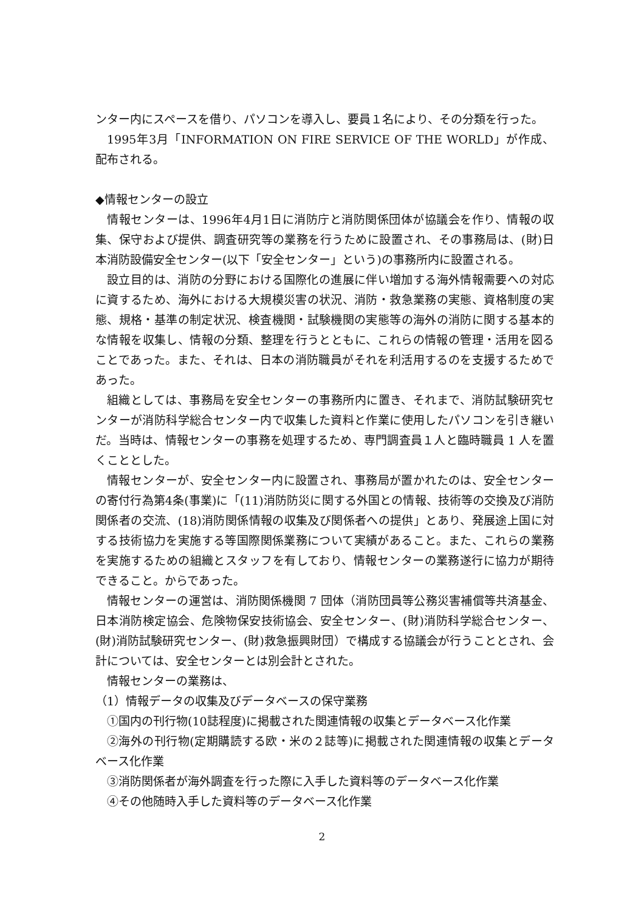ンター内にスペースを借り、パソコンを導入し、要員１名により、その分類を行った。
1995年3月「INFORMATION ON FIRE SERVICE OF THE WORLD」が作成、配布される。
◆情報センターの設立
情報センターは、1996年4月1日に消防庁と消防関係団体が協議会を作り、情報の収集、保守および提供、調査研究等の業務を行うために設置され、その事務局は、(財)日本消防設備安全センター(以下「安全センター」という)の事務所内に設置される。
設立目的は、消防の分野における国際化の進展に伴い増加する海外情報需要への対応に資するため、海外における大規模災害の状況、消防・救急業務の実態、資格制度の実態、規格・基準の制定状況、検査機関・試験機関の実態等の海外の消防に関する基本的な情報を収集し、情報の分類、整理を行うとともに、これらの情報の管理・活用を図ることであった。また、それは、日本の消防職員がそれを利活用するのを支援するためであった。
組織としては、事務局を安全センターの事務所内に置き、それまで、消防試験研究センターが消防科学総合センター内で収集した資料と作業に使用したパソコンを引き継いだ。当時は、情報センターの事務を処理するため、専門調査員１人と臨時職員 1 人を置くこととした。
情報センターが、安全センター内に設置され、事務局が置かれたのは、安全センターの寄付行為第4条(事業)に「(11)消防防災に関する外国との情報、技術等の交換及び消防関係者の交流、(18)消防関係情報の収集及び関係者への提供」とあり、発展途上国に対する技術協力を実施する等国際関係業務について実績があること。また、これらの業務を実施するための組織とスタッフを有しており、情報センターの業務遂行に協力が期待できること。からであった。
情報センターの運営は、消防関係機関 7 団体（消防団員等公務災害補償等共済基金、日本消防検定協会、危険物保安技術協会、安全センター、(財)消防科学総合センター、(財)消防試験研究センター、(財)救急振興財団）で構成する協議会が行うこととされ、会計については、安全センターとは別会計とされた。
情報センターの業務は、
（1）情報データの収集及びデータベースの保守業務
①国内の刊行物(10誌程度)に掲載された関連情報の収集とデータベース化作業
②海外の刊行物(定期購読する欧・米の２誌等)に掲載された関連情報の収集とデータベース化作業
③消防関係者が海外調査を行った際に入手した資料等のデータベース化作業
④その他随時入手した資料等のデータベース化作業
2